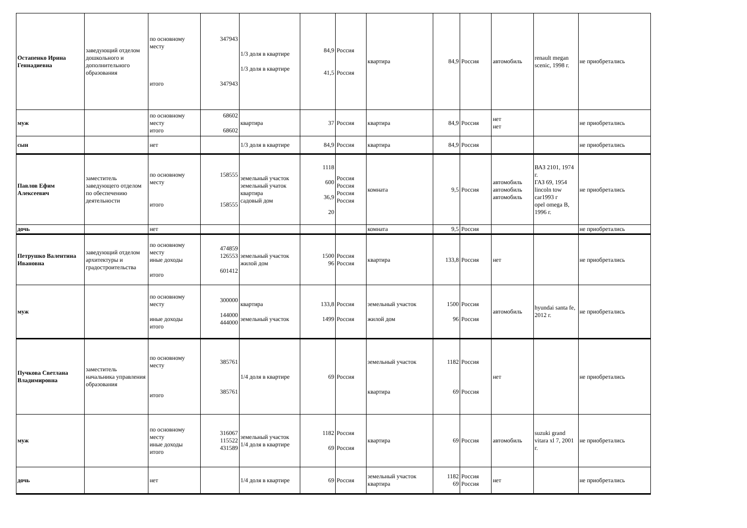| Остапенко Ирина Геннадиевна | заведующий отделом дошкольного и дополнительного образования | по основному месту итого | 347943 347943 | 1/3 доля в квартире 1/3 доля в квартире | 84,9 41,5 | Россия Россия | квартира | 84,9 | Россия | автомобиль | renault megan scenic, 1998 г. | не приобретались |
| муж | | по основному месту итого | 68602 68602 | квартира | 37 | Россия | квартира | 84,9 | Россия | нет нет | | не приобретались |
| сын | | нет | | 1/3 доля в квартире | 84,9 | Россия | квартира | 84,9 | Россия | | | не приобретались |
| Павлов Ефим Алексеевич | заместитель заведующего отделом по обеспечению деятельности | по основному месту итого | 158555 158555 | земельный участок земельный учаток квартира садовый дом | 1118 600 36,9 20 | Россия Россия Россия Россия | комната | 9,5 | Россия | автомобиль автомобиль автомобиль | ВАЗ 2101, 1974 г. ГАЗ 69, 1954 lincoln tow car1993 г opel omega B, 1996 г. | не приобретались |
| дочь | | нет | | | | | комната | 9,5 | Россия | | | не приобретались |
| Петрушко Валентина Ивановна | заведующий отделом архитектуры и градостроительства | по основному месту иные доходы итого | 474859 126553 601412 | земельный участок жилой дом | 1500 96 | Россия Россия | квартира | 133,8 | Россия | нет | | не приобретались |
| муж | | по основному месту иные доходы итого | 300000 144000 444000 | квартира земельный участок | 133,8 1499 | Россия Россия | земельный участок жилой дом | 1500 96 | Россия Россия | автомобиль | hyundai santa fe, 2012 г. | не приобретались |
| Пучкова Светлана Владимировна | заместитель начальника управления образования | по основному месту итого | 385761 385761 | 1/4 доля в квартире | 69 | Россия | земельный участок квартира | 1182 69 | Россия Россия | нет | | не приобретались |
| муж | | по основному месту иные доходы итого | 316067 115522 431589 | земельный участок 1/4 доля в квартире | 1182 69 | Россия Россия | квартира | 69 | Россия | автомобиль | suzuki grand vitara xl 7, 2001 г. | не приобретались |
| дочь | | нет | | 1/4 доля в квартире | 69 | Россия | земельный участок квартира | 1182 69 | Россия Россия | нет | | не приобретались |